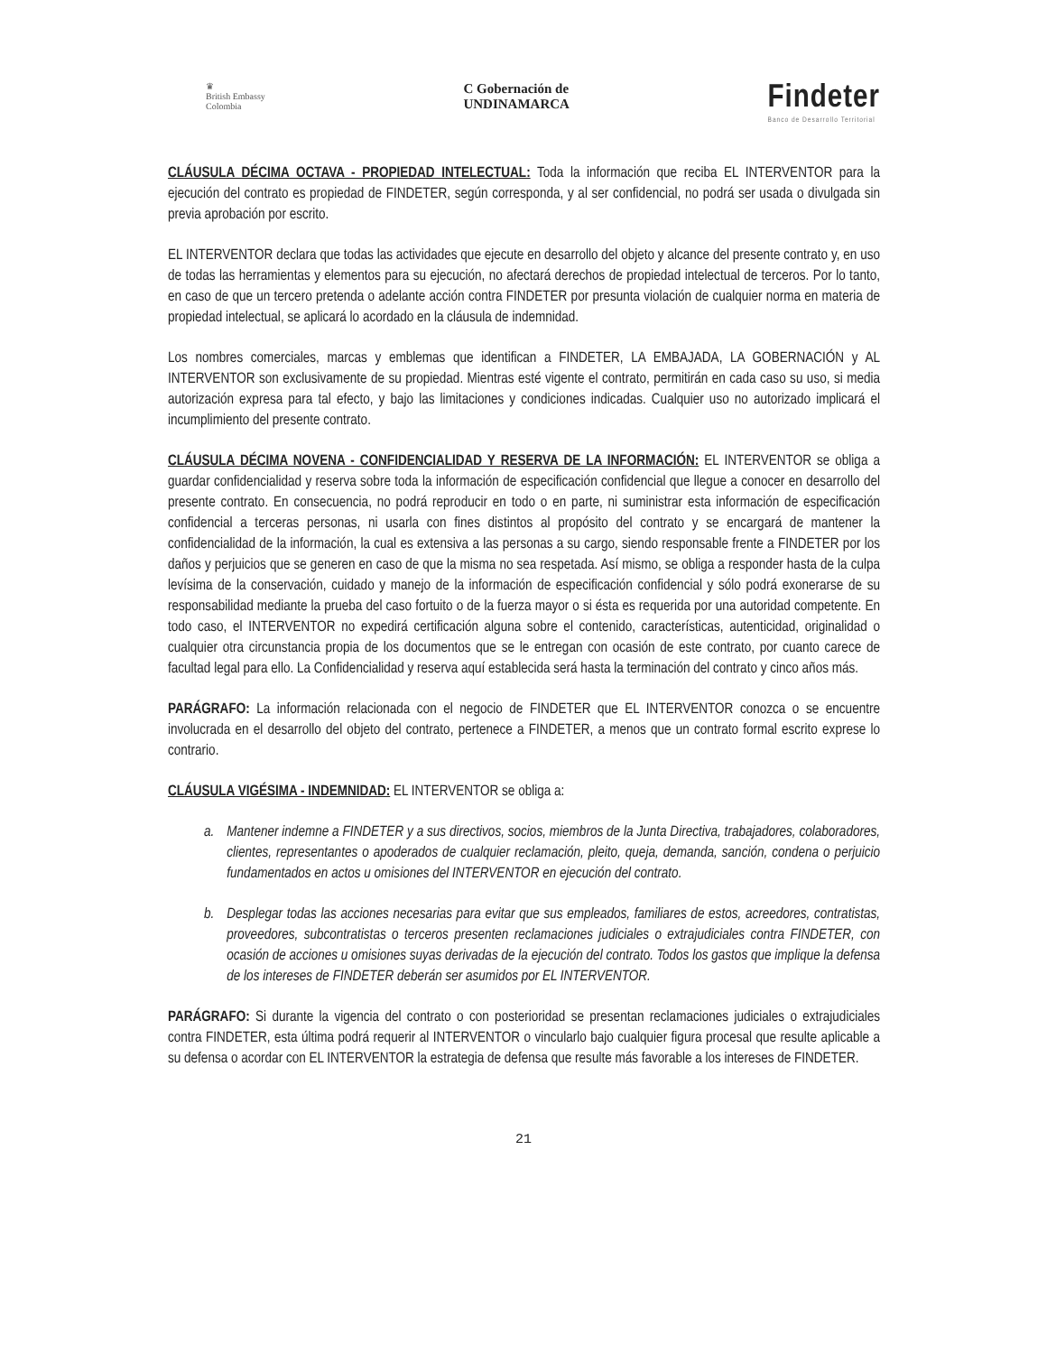♛
British Embassy
Colombia
C Gobernación de
UNDINAMARCA
Findeter
Banco de Desarrollo Territorial
CLÁUSULA DÉCIMA OCTAVA - PROPIEDAD INTELECTUAL: Toda la información que reciba EL INTERVENTOR para la ejecución del contrato es propiedad de FINDETER, según corresponda, y al ser confidencial, no podrá ser usada o divulgada sin previa aprobación por escrito.
EL INTERVENTOR declara que todas las actividades que ejecute en desarrollo del objeto y alcance del presente contrato y, en uso de todas las herramientas y elementos para su ejecución, no afectará derechos de propiedad intelectual de terceros. Por lo tanto, en caso de que un tercero pretenda o adelante acción contra FINDETER por presunta violación de cualquier norma en materia de propiedad intelectual, se aplicará lo acordado en la cláusula de indemnidad.
Los nombres comerciales, marcas y emblemas que identifican a FINDETER, LA EMBAJADA, LA GOBERNACIÓN y AL INTERVENTOR son exclusivamente de su propiedad. Mientras esté vigente el contrato, permitirán en cada caso su uso, si media autorización expresa para tal efecto, y bajo las limitaciones y condiciones indicadas. Cualquier uso no autorizado implicará el incumplimiento del presente contrato.
CLÁUSULA DÉCIMA NOVENA - CONFIDENCIALIDAD Y RESERVA DE LA INFORMACIÓN: EL INTERVENTOR se obliga a guardar confidencialidad y reserva sobre toda la información de especificación confidencial que llegue a conocer en desarrollo del presente contrato. En consecuencia, no podrá reproducir en todo o en parte, ni suministrar esta información de especificación confidencial a terceras personas, ni usarla con fines distintos al propósito del contrato y se encargará de mantener la confidencialidad de la información, la cual es extensiva a las personas a su cargo, siendo responsable frente a FINDETER por los daños y perjuicios que se generen en caso de que la misma no sea respetada. Así mismo, se obliga a responder hasta de la culpa levísima de la conservación, cuidado y manejo de la información de especificación confidencial y sólo podrá exonerarse de su responsabilidad mediante la prueba del caso fortuito o de la fuerza mayor o si ésta es requerida por una autoridad competente. En todo caso, el INTERVENTOR no expedirá certificación alguna sobre el contenido, características, autenticidad, originalidad o cualquier otra circunstancia propia de los documentos que se le entregan con ocasión de este contrato, por cuanto carece de facultad legal para ello. La Confidencialidad y reserva aquí establecida será hasta la terminación del contrato y cinco años más.
PARÁGRAFO: La información relacionada con el negocio de FINDETER que EL INTERVENTOR conozca o se encuentre involucrada en el desarrollo del objeto del contrato, pertenece a FINDETER, a menos que un contrato formal escrito exprese lo contrario.
CLÁUSULA VIGÉSIMA - INDEMNIDAD: EL INTERVENTOR se obliga a:
a. Mantener indemne a FINDETER y a sus directivos, socios, miembros de la Junta Directiva, trabajadores, colaboradores, clientes, representantes o apoderados de cualquier reclamación, pleito, queja, demanda, sanción, condena o perjuicio fundamentados en actos u omisiones del INTERVENTOR en ejecución del contrato.
b. Desplegar todas las acciones necesarias para evitar que sus empleados, familiares de estos, acreedores, contratistas, proveedores, subcontratistas o terceros presenten reclamaciones judiciales o extrajudiciales contra FINDETER, con ocasión de acciones u omisiones suyas derivadas de la ejecución del contrato. Todos los gastos que implique la defensa de los intereses de FINDETER deberán ser asumidos por EL INTERVENTOR.
PARÁGRAFO: Si durante la vigencia del contrato o con posterioridad se presentan reclamaciones judiciales o extrajudiciales contra FINDETER, esta última podrá requerir al INTERVENTOR o vincularlo bajo cualquier figura procesal que resulte aplicable a su defensa o acordar con EL INTERVENTOR la estrategia de defensa que resulte más favorable a los intereses de FINDETER.
21